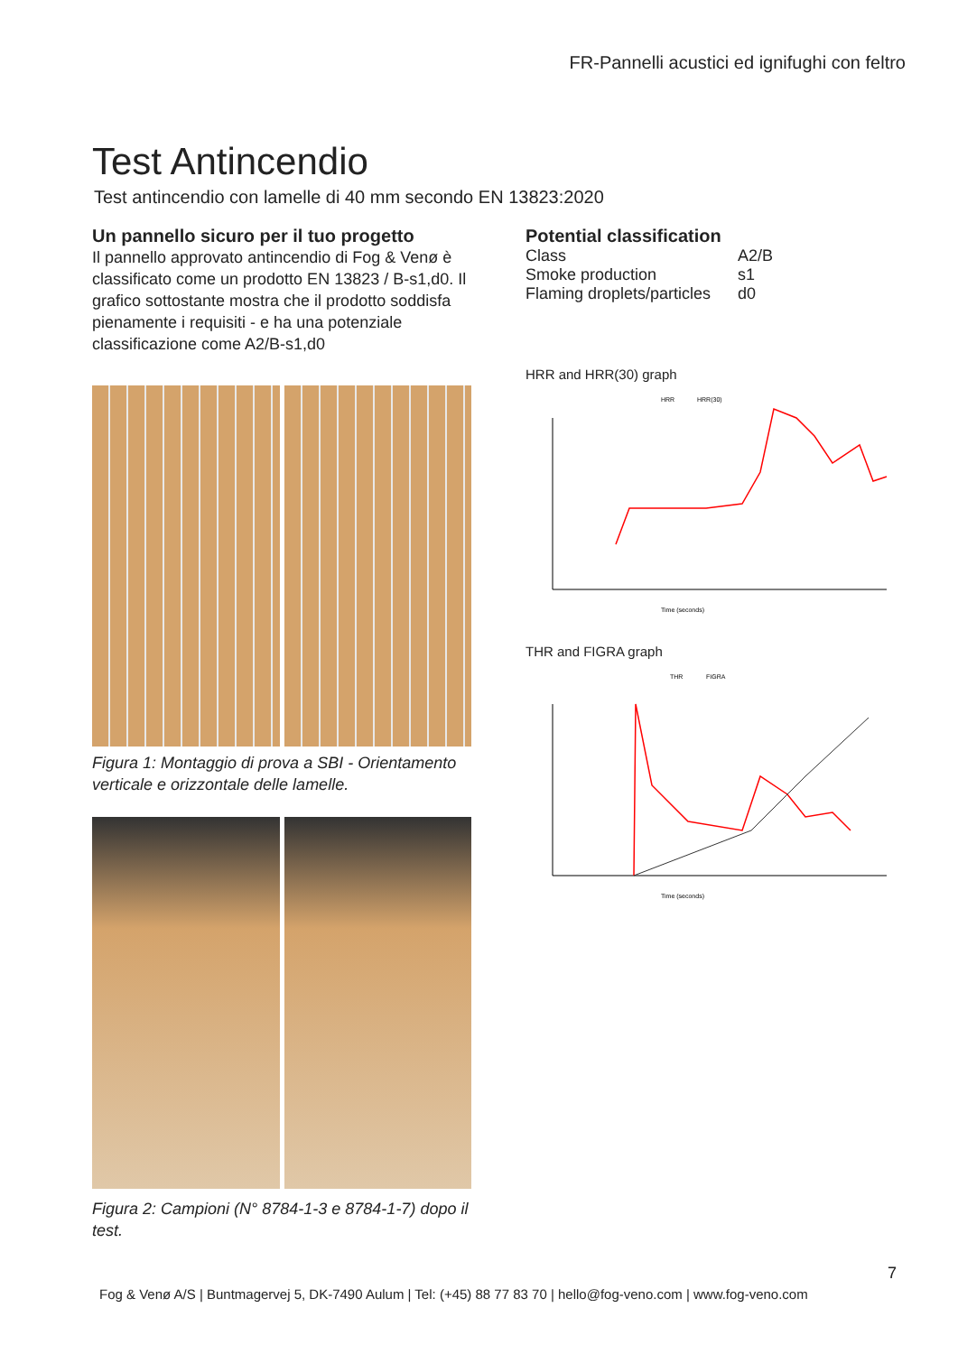FR-Pannelli acustici ed ignifughi con feltro
Test Antincendio
Test antincendio con lamelle di 40 mm secondo EN 13823:2020
Un pannello sicuro per il tuo progetto
Il pannello approvato antincendio di Fog & Venø è classificato come un prodotto EN 13823 / B-s1,d0. Il grafico sottostante mostra che il prodotto soddisfa pienamente i requisiti - e ha una potenziale classificazione come A2/B-s1,d0
Figura 1: Montaggio di prova a SBI - Orientamento verticale e orizzontale delle lamelle.
Figura 2: Campioni (N° 8784-1-3 e 8784-1-7) dopo il test.
Potential classification
| Class | A2/B |
| Smoke production | s1 |
| Flaming droplets/particles | d0 |
HRR and HRR(30) graph
HRR
HRR(30)
Time (seconds)
THR and FIGRA graph
THR
FIGRA
Time (seconds)
7
Fog & Venø A/S | Buntmagervej 5, DK-7490 Aulum | Tel: (+45) 88 77 83 70 | hello@fog-veno.com | www.fog-veno.com